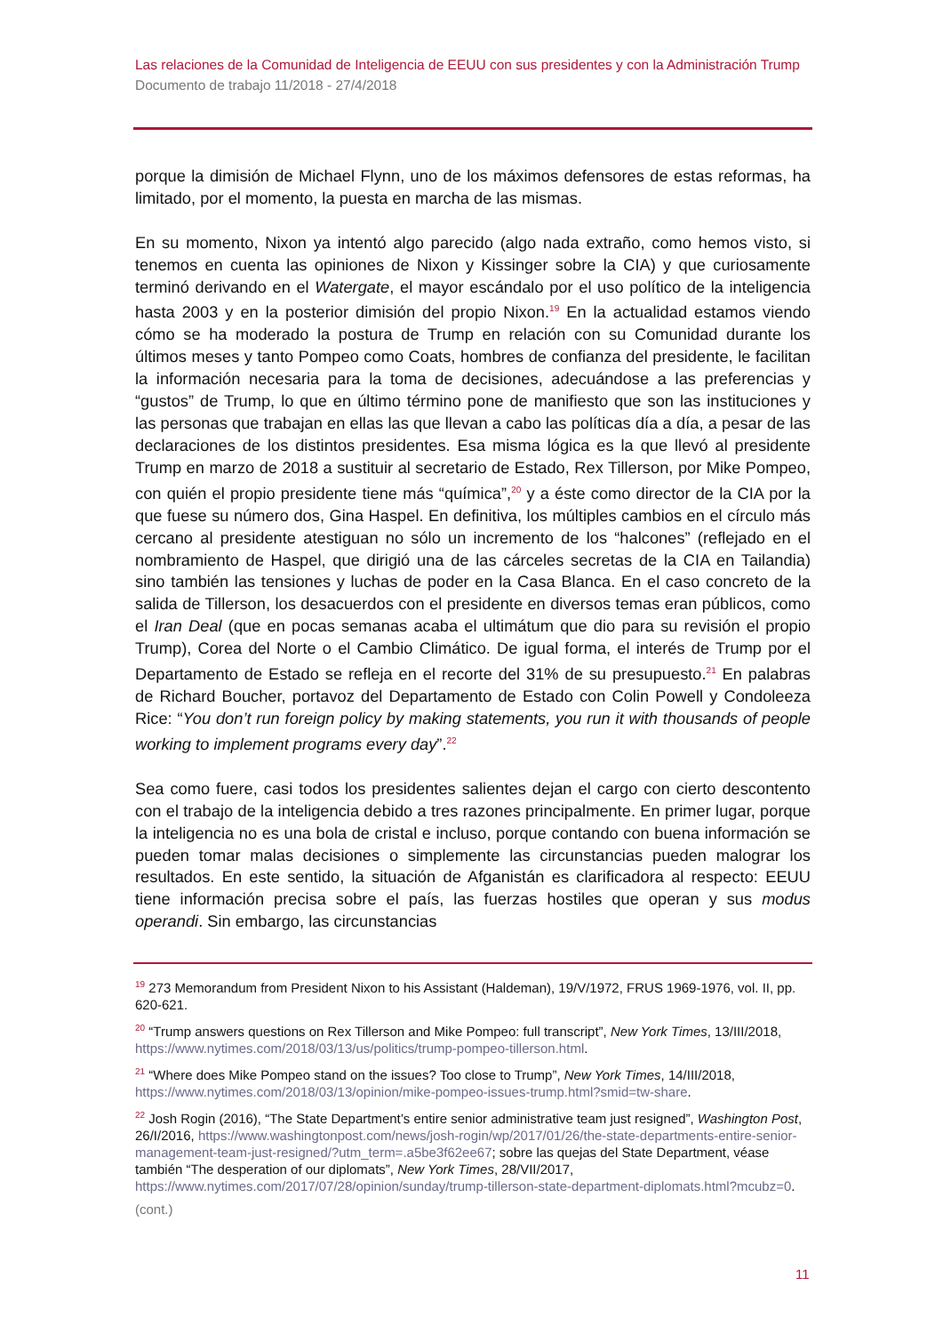Las relaciones de la Comunidad de Inteligencia de EEUU con sus presidentes y con la Administración Trump
Documento de trabajo 11/2018 - 27/4/2018
porque la dimisión de Michael Flynn, uno de los máximos defensores de estas reformas, ha limitado, por el momento, la puesta en marcha de las mismas.
En su momento, Nixon ya intentó algo parecido (algo nada extraño, como hemos visto, si tenemos en cuenta las opiniones de Nixon y Kissinger sobre la CIA) y que curiosamente terminó derivando en el Watergate, el mayor escándalo por el uso político de la inteligencia hasta 2003 y en la posterior dimisión del propio Nixon.<sup>19</sup> En la actualidad estamos viendo cómo se ha moderado la postura de Trump en relación con su Comunidad durante los últimos meses y tanto Pompeo como Coats, hombres de confianza del presidente, le facilitan la información necesaria para la toma de decisiones, adecuándose a las preferencias y “gustos” de Trump, lo que en último término pone de manifiesto que son las instituciones y las personas que trabajan en ellas las que llevan a cabo las políticas día a día, a pesar de las declaraciones de los distintos presidentes. Esa misma lógica es la que llevó al presidente Trump en marzo de 2018 a sustituir al secretario de Estado, Rex Tillerson, por Mike Pompeo, con quién el propio presidente tiene más “química”,<sup>20</sup> y a éste como director de la CIA por la que fuese su número dos, Gina Haspel. En definitiva, los múltiples cambios en el círculo más cercano al presidente atestiguan no sólo un incremento de los “halcones” (reflejado en el nombramiento de Haspel, que dirigió una de las cárceles secretas de la CIA en Tailandia) sino también las tensiones y luchas de poder en la Casa Blanca. En el caso concreto de la salida de Tillerson, los desacuerdos con el presidente en diversos temas eran públicos, como el Iran Deal (que en pocas semanas acaba el ultimátum que dio para su revisión el propio Trump), Corea del Norte o el Cambio Climático. De igual forma, el interés de Trump por el Departamento de Estado se refleja en el recorte del 31% de su presupuesto.<sup>21</sup> En palabras de Richard Boucher, portavoz del Departamento de Estado con Colin Powell y Condoleeza Rice: “You don’t run foreign policy by making statements, you run it with thousands of people working to implement programs every day”.<sup>22</sup>
Sea como fuere, casi todos los presidentes salientes dejan el cargo con cierto descontento con el trabajo de la inteligencia debido a tres razones principalmente. En primer lugar, porque la inteligencia no es una bola de cristal e incluso, porque contando con buena información se pueden tomar malas decisiones o simplemente las circunstancias pueden malograr los resultados. En este sentido, la situación de Afganistán es clarificadora al respecto: EEUU tiene información precisa sobre el país, las fuerzas hostiles que operan y sus modus operandi. Sin embargo, las circunstancias
<sup>19</sup> 273 Memorandum from President Nixon to his Assistant (Haldeman), 19/V/1972, FRUS 1969-1976, vol. II, pp. 620-621.
<sup>20</sup> “Trump answers questions on Rex Tillerson and Mike Pompeo: full transcript”, New York Times, 13/III/2018, https://www.nytimes.com/2018/03/13/us/politics/trump-pompeo-tillerson.html.
<sup>21</sup> “Where does Mike Pompeo stand on the issues? Too close to Trump”, New York Times, 14/III/2018, https://www.nytimes.com/2018/03/13/opinion/mike-pompeo-issues-trump.html?smid=tw-share.
<sup>22</sup> Josh Rogin (2016), “The State Department’s entire senior administrative team just resigned”, Washington Post, 26/I/2016, https://www.washingtonpost.com/news/josh-rogin/wp/2017/01/26/the-state-departments-entire-senior-management-team-just-resigned/?utm_term=.a5be3f62ee67; sobre las quejas del State Department, véase también “The desperation of our diplomats”, New York Times, 28/VII/2017, https://www.nytimes.com/2017/07/28/opinion/sunday/trump-tillerson-state-department-diplomats.html?mcubz=0.
(cont.)
11